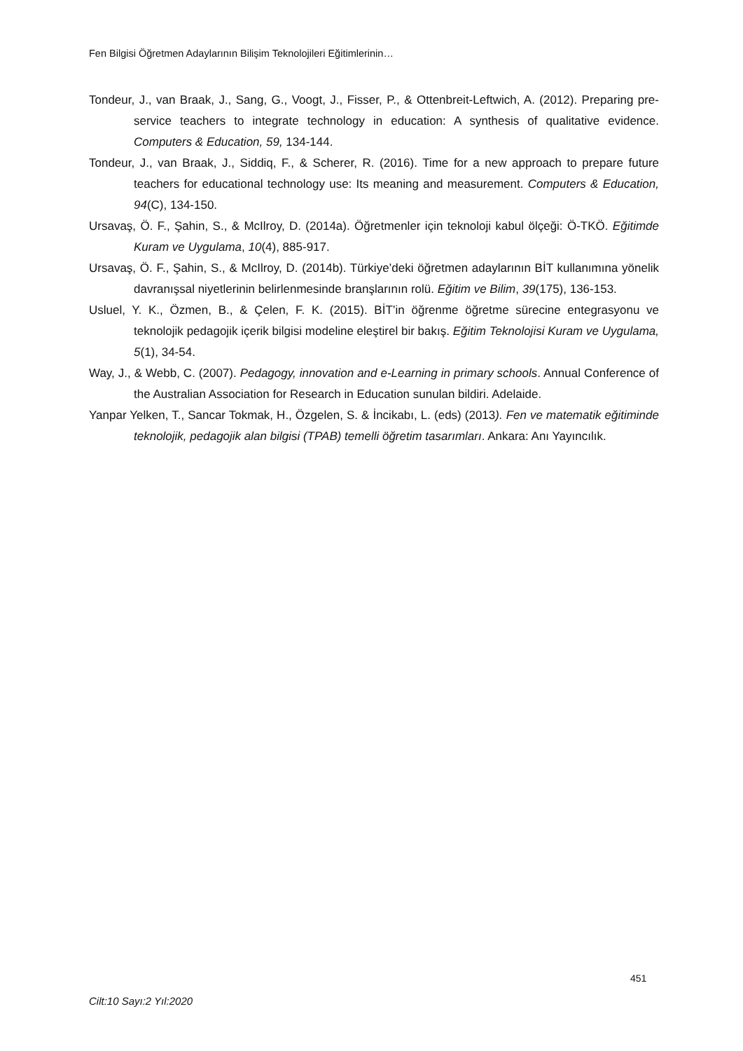Fen Bilgisi Öğretmen Adaylarının Bilişim Teknolojileri Eğitimlerinin…
Tondeur, J., van Braak, J., Sang, G., Voogt, J., Fisser, P., & Ottenbreit-Leftwich, A. (2012). Preparing pre-service teachers to integrate technology in education: A synthesis of qualitative evidence. Computers & Education, 59, 134-144.
Tondeur, J., van Braak, J., Siddiq, F., & Scherer, R. (2016). Time for a new approach to prepare future teachers for educational technology use: Its meaning and measurement. Computers & Education, 94(C), 134-150.
Ursavaş, Ö. F., Şahin, S., & McIlroy, D. (2014a). Öğretmenler için teknoloji kabul ölçeği: Ö-TKÖ. Eğitimde Kuram ve Uygulama, 10(4), 885-917.
Ursavaş, Ö. F., Şahin, S., & McIlroy, D. (2014b). Türkiye’deki öğretmen adaylarının BİT kullanımına yönelik davranışsal niyetlerinin belirlenmesinde branşlarının rolü. Eğitim ve Bilim, 39(175), 136-153.
Usluel, Y. K., Özmen, B., & Çelen, F. K. (2015). BİT’in öğrenme öğretme sürecine entegrasyonu ve teknolojik pedagojik içerik bilgisi modeline eleştirel bir bakış. Eğitim Teknolojisi Kuram ve Uygulama, 5(1), 34-54.
Way, J., & Webb, C. (2007). Pedagogy, innovation and e-Learning in primary schools. Annual Conference of the Australian Association for Research in Education sunulan bildiri. Adelaide.
Yanpar Yelken, T., Sancar Tokmak, H., Özgelen, S. & İncikabı, L. (eds) (2013). Fen ve matematik eğitiminde teknolojik, pedagojik alan bilgisi (TPAB) temelli öğretim tasarımları. Ankara: Anı Yayıncılık.
451
Cilt:10 Sayı:2 Yıl:2020